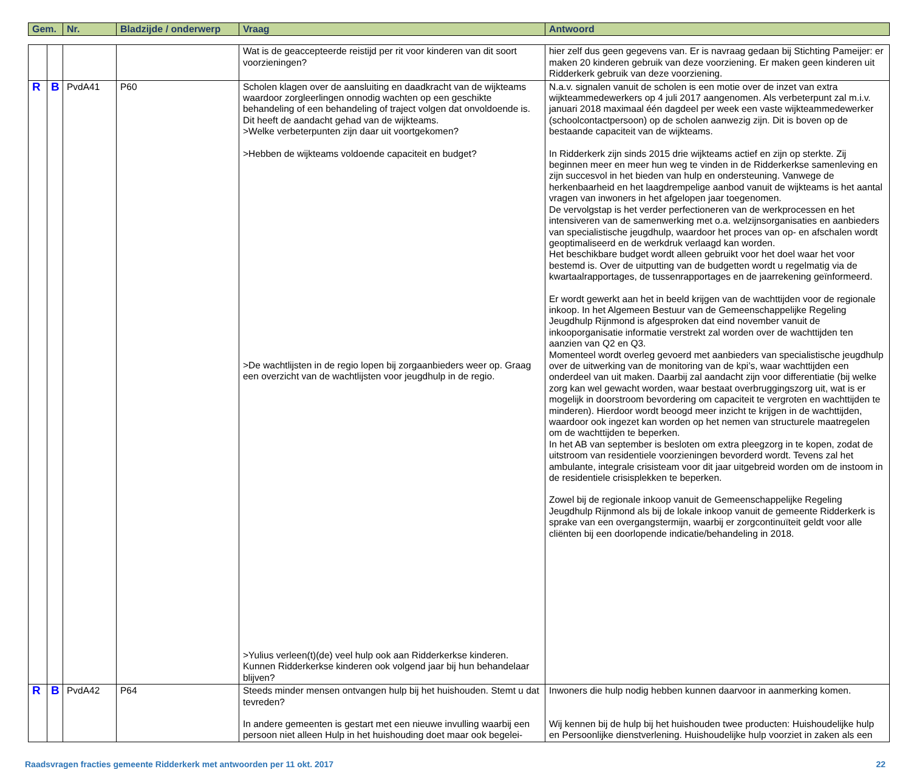| Gem. | Nr. | Bladzijde / onderwerp | Vraag | Antwoord |
| --- | --- | --- | --- | --- |
| | | | | Wat is de geaccepteerde reistijd per rit voor kinderen van dit soort voorzieningen? | hier zelf dus geen gegevens van. Er is navraag gedaan bij Stichting Pameijer: er maken 20 kinderen gebruik van deze voorziening. Er maken geen kinderen uit Ridderkerk gebruik van deze voorziening. |
| R | B | PvdA41 | P60 | Scholen klagen over de aansluiting en daadkracht van de wijkteams waardoor zorgleerlingen onnodig wachten op een geschikte behandeling of een behandeling of traject volgen dat onvoldoende is. Dit heeft de aandacht gehad van de wijkteams. >Welke verbeterpunten zijn daar uit voortgekomen? >Hebben de wijkteams voldoende capaciteit en budget? >De wachtlijsten in de regio lopen bij zorgaanbieders weer op. Graag een overzicht van de wachtlijsten voor jeugdhulp in de regio. >Yulius verleen(t)(de) veel hulp ook aan Ridderkerkse kinderen. Kunnen Ridderkerkse kinderen ook volgend jaar bij hun behandelaar blijven? | N.a.v. signalen vanuit de scholen is een motie over de inzet van extra wijkteammedewerkers op 4 juli 2017 aangenomen. Als verbeterpunt zal m.i.v. januari 2018 maximaal één dagdeel per week een vaste wijkteammedewerker (schoolcontactpersoon) op de scholen aanwezig zijn. Dit is boven op de bestaande capaciteit van de wijkteams. In Ridderkerk zijn sinds 2015 drie wijkteams actief en zijn op sterkte. Zij beginnen meer en meer hun weg te vinden in de Ridderkerkse samenleving en zijn succesvol in het bieden van hulp en ondersteuning. Vanwege de herkenbaarheid en het laagdrempelige aanbod vanuit de wijkteams is het aantal vragen van inwoners in het afgelopen jaar toegenomen. De vervolgstap is het verder perfectioneren van de werkprocessen en het intensiveren van de samenwerking met o.a. welzijnsorganisaties en aanbieders van specialistische jeugdhulp, waardoor het proces van op- en afschalen wordt geoptimaliseerd en de werkdruk verlaagd kan worden. Het beschikbare budget wordt alleen gebruikt voor het doel waar het voor bestemd is. Over de uitputting van de budgetten wordt u regelmatig via de kwartaalrapportages, de tussenrapportages en de jaarrekening geïnformeerd. Er wordt gewerkt aan het in beeld krijgen van de wachttijden voor de regionale inkoop. In het Algemeen Bestuur van de Gemeenschappelijke Regeling Jeugdhulp Rijnmond is afgesproken dat eind november vanuit de inkooporganisatie informatie verstrekt zal worden over de wachttijden ten aanzien van Q2 en Q3. Momenteel wordt overleg gevoerd met aanbieders van specialistische jeugdhulp over de uitwerking van de monitoring van de kpi’s, waar wachttijden een onderdeel van uit maken. Daarbij zal aandacht zijn voor differentiatie (bij welke zorg kan wel gewacht worden, waar bestaat overbruggingszorg uit, wat is er mogelijk in doorstroom bevordering om capaciteit te vergroten en wachttijden te minderen). Hierdoor wordt beoogd meer inzicht te krijgen in de wachttijden, waardoor ook ingezet kan worden op het nemen van structurele maatregelen om de wachttijden te beperken. In het AB van september is besloten om extra pleegzorg in te kopen, zodat de uitstroom van residentiele voorzieningen bevorderd wordt. Tevens zal het ambulante, integrale crisisteam voor dit jaar uitgebreid worden om de instoom in de residentiele crisisplekken te beperken. Zowel bij de regionale inkoop vanuit de Gemeenschappelijke Regeling Jeugdhulp Rijnmond als bij de lokale inkoop vanuit de gemeente Ridderkerk is sprake van een overgangstermijn, waarbij er zorgcontinuïteit geldt voor alle cliënten bij een doorlopende indicatie/behandeling in 2018. |
| R | B | PvdA42 | P64 | Steeds minder mensen ontvangen hulp bij het huishouden. Stemt u dat tevreden? In andere gemeenten is gestart met een nieuwe invulling waarbij een persoon niet alleen Hulp in het huishouding doet maar ook begelei- | Inwoners die hulp nodig hebben kunnen daarvoor in aanmerking komen. Wij kennen bij de hulp bij het huishouden twee producten: Huishoudelijke hulp en Persoonlijke dienstverlening. Huishoudelijke hulp voorziet in zaken als een |
Raadsvragen fracties gemeente Ridderkerk met antwoorden per 11 okt. 2017 22